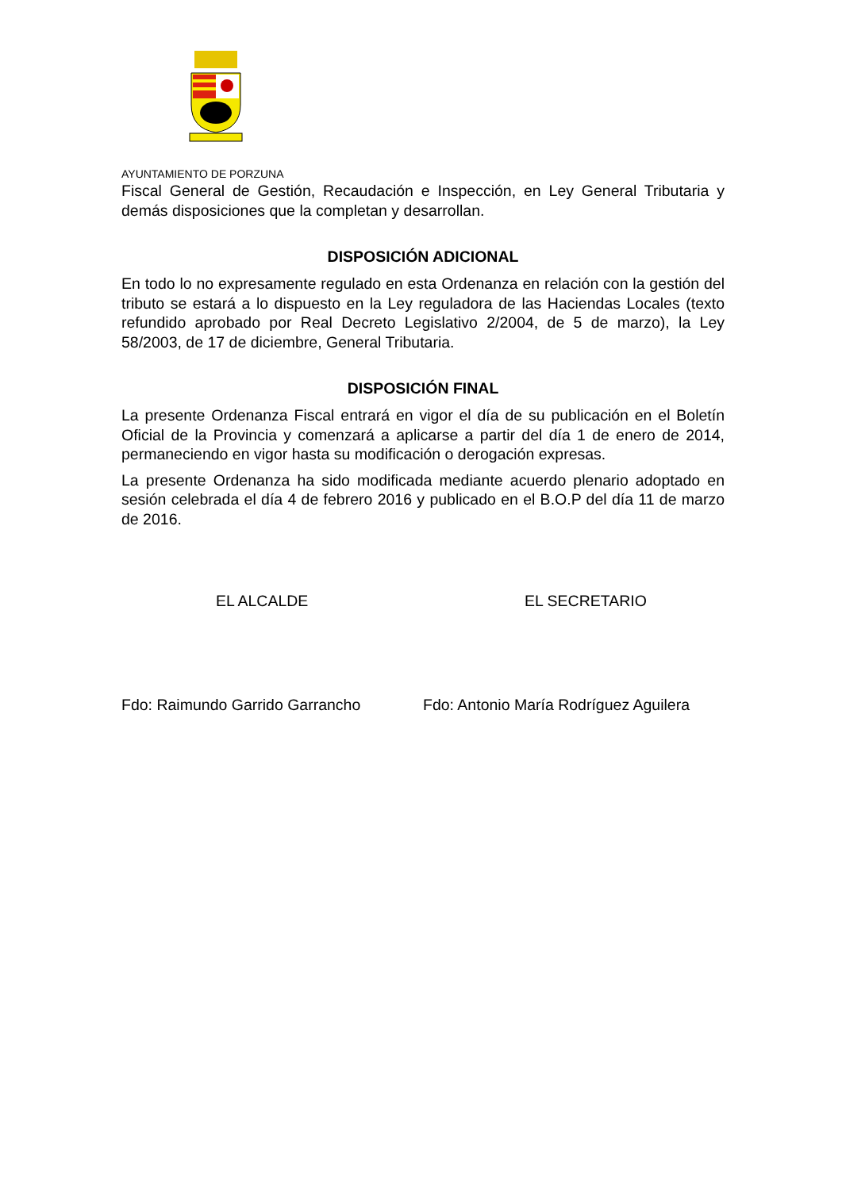AYUNTAMIENTO DE PORZUNA
Fiscal General de Gestión, Recaudación e Inspección, en Ley General Tributaria y demás disposiciones que la completan y desarrollan.
DISPOSICIÓN ADICIONAL
En todo lo no expresamente regulado en esta Ordenanza en relación con la gestión del tributo se estará a lo dispuesto en la Ley reguladora de las Haciendas Locales (texto refundido aprobado por Real Decreto Legislativo 2/2004, de 5 de marzo), la Ley 58/2003, de 17 de diciembre, General Tributaria.
DISPOSICIÓN FINAL
La presente Ordenanza Fiscal entrará en vigor el día de su publicación en el Boletín Oficial de la Provincia y comenzará a aplicarse a partir del día 1 de enero de 2014, permaneciendo en vigor hasta su modificación o derogación expresas.
La presente Ordenanza ha sido modificada mediante acuerdo plenario adoptado en sesión celebrada el día 4 de febrero 2016 y publicado en el B.O.P del día 11 de marzo de 2016.
EL ALCALDE EL SECRETARIO
Fdo: Raimundo Garrido Garrancho Fdo: Antonio María Rodríguez Aguilera